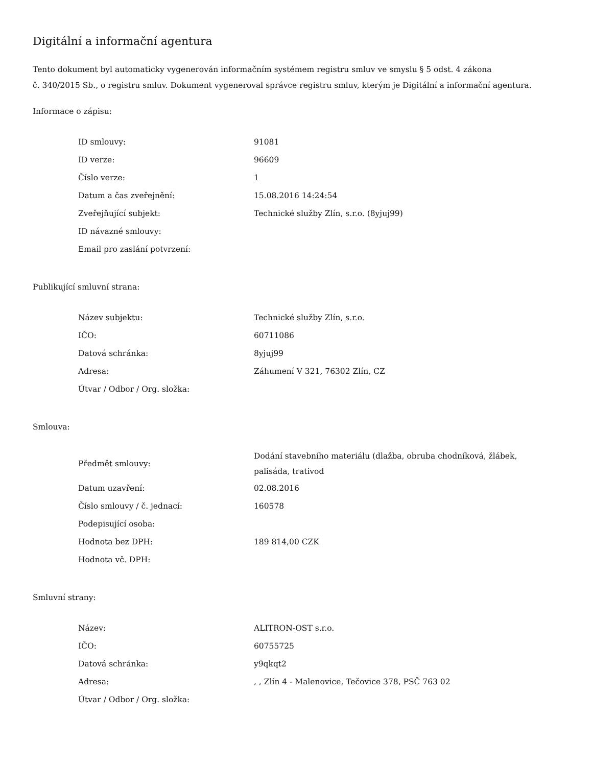Digitální a informační agentura
Tento dokument byl automaticky vygenerován informačním systémem registru smluv ve smyslu § 5 odst. 4 zákona
č. 340/2015 Sb., o registru smluv. Dokument vygeneroval správce registru smluv, kterým je Digitální a informační agentura.
Informace o zápisu:
| ID smlouvy: | 91081 |
| ID verze: | 96609 |
| Číslo verze: | 1 |
| Datum a čas zveřejnění: | 15.08.2016 14:24:54 |
| Zveřejňující subjekt: | Technické služby Zlín, s.r.o. (8yjuj99) |
| ID návazné smlouvy: | |
| Email pro zaslání potvrzení: | |
Publikující smluvní strana:
| Název subjektu: | Technické služby Zlín, s.r.o. |
| IČO: | 60711086 |
| Datová schránka: | 8yjuj99 |
| Adresa: | Záhumení V 321, 76302 Zlín, CZ |
| Útvar / Odbor / Org. složka: | |
Smlouva:
| Předmět smlouvy: | Dodání stavebního materiálu (dlažba, obruba chodníková, žlábek, palisáda, trativod |
| Datum uzavření: | 02.08.2016 |
| Číslo smlouvy / č. jednací: | 160578 |
| Podepisující osoba: | |
| Hodnota bez DPH: | 189 814,00 CZK |
| Hodnota vč. DPH: | |
Smluvní strany:
| Název: | ALITRON-OST s.r.o. |
| IČO: | 60755725 |
| Datová schránka: | y9qkqt2 |
| Adresa: | , , Zlín 4 - Malenovice, Tečovice 378, PSČ 763 02 |
| Útvar / Odbor / Org. složka: | |